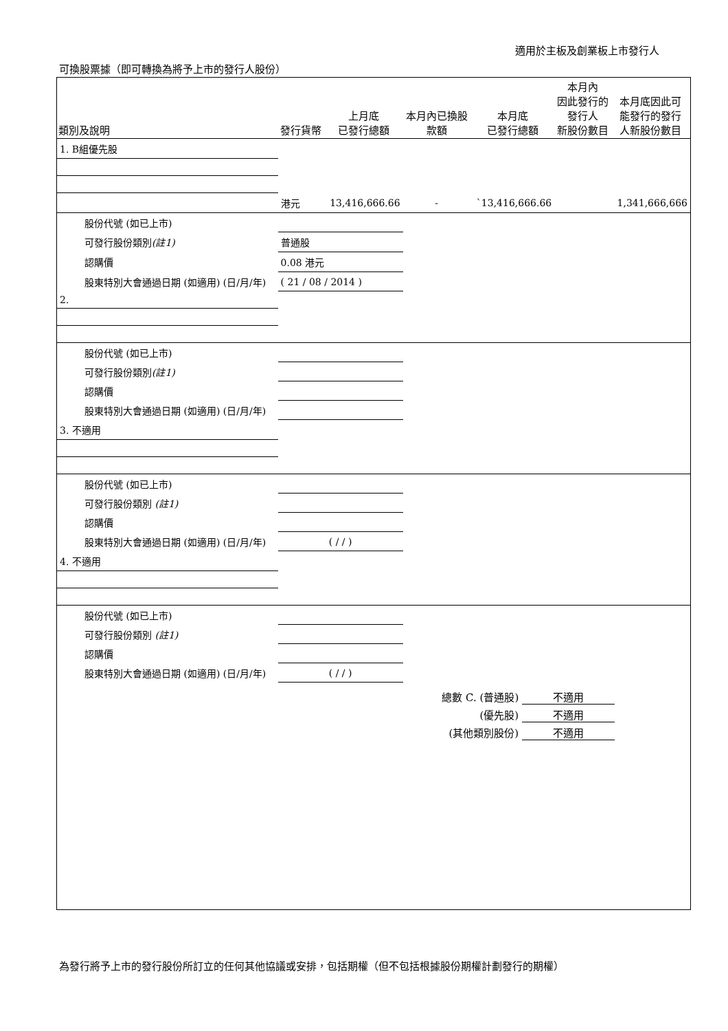適用於主板及創業板上市發行人
可換股票據（即可轉換為將予上市的發行人股份）
| 類別及說明 | 發行貨幣 | 上月底 已發行總額 | 本月內已換股 款額 | 本月底 已發行總額 | 本月內 因此發行的 發行人 新股份數目 | 本月底因此可 能發行的發行 人新股份數目 |
| --- | --- | --- | --- | --- | --- | --- |
| 1. B組優先股 | | | | | | |
| | 港元 | 13,416,666.66 | - | `13,416,666.66 | | 1,341,666,666 |
| 股份代號 (如已上市) | | | | | | |
| 可發行股份類別 (註1) | 普通股 | | | | | |
| 認購價 | 0.08 港元 | | | | | |
| 股東特別大會通過日期 (如適用) (日/月/年) | ( 21 / 08 / 2014 ) | | | | | |
| 2. | | | | | | |
| 股份代號 (如已上市) | | | | | | |
| 可發行股份類別 (註1) | | | | | | |
| 認購價 | | | | | | |
| 股東特別大會通過日期 (如適用) (日/月/年) | | | | | | |
| 3. 不適用 | | | | | | |
| 股份代號 (如已上市) | | | | | | |
| 可發行股份類別 (註1) | | | | | | |
| 認購價 | | | | | | |
| 股東特別大會通過日期 (如適用) (日/月/年) | ( / / ) | | | | | |
| 4. 不適用 | | | | | | |
| 股份代號 (如已上市) | | | | | | |
| 可發行股份類別 (註1) | | | | | | |
| 認購價 | | | | | | |
| 股東特別大會通過日期 (如適用) (日/月/年) | ( / / ) | | | | | |
總數 C. (普通股) 不適用
(優先股) 不適用
(其他類別股份) 不適用
為發行將予上市的發行股份所訂立的任何其他協議或安排，包括期權（但不包括根據股份期權計劃發行的期權）